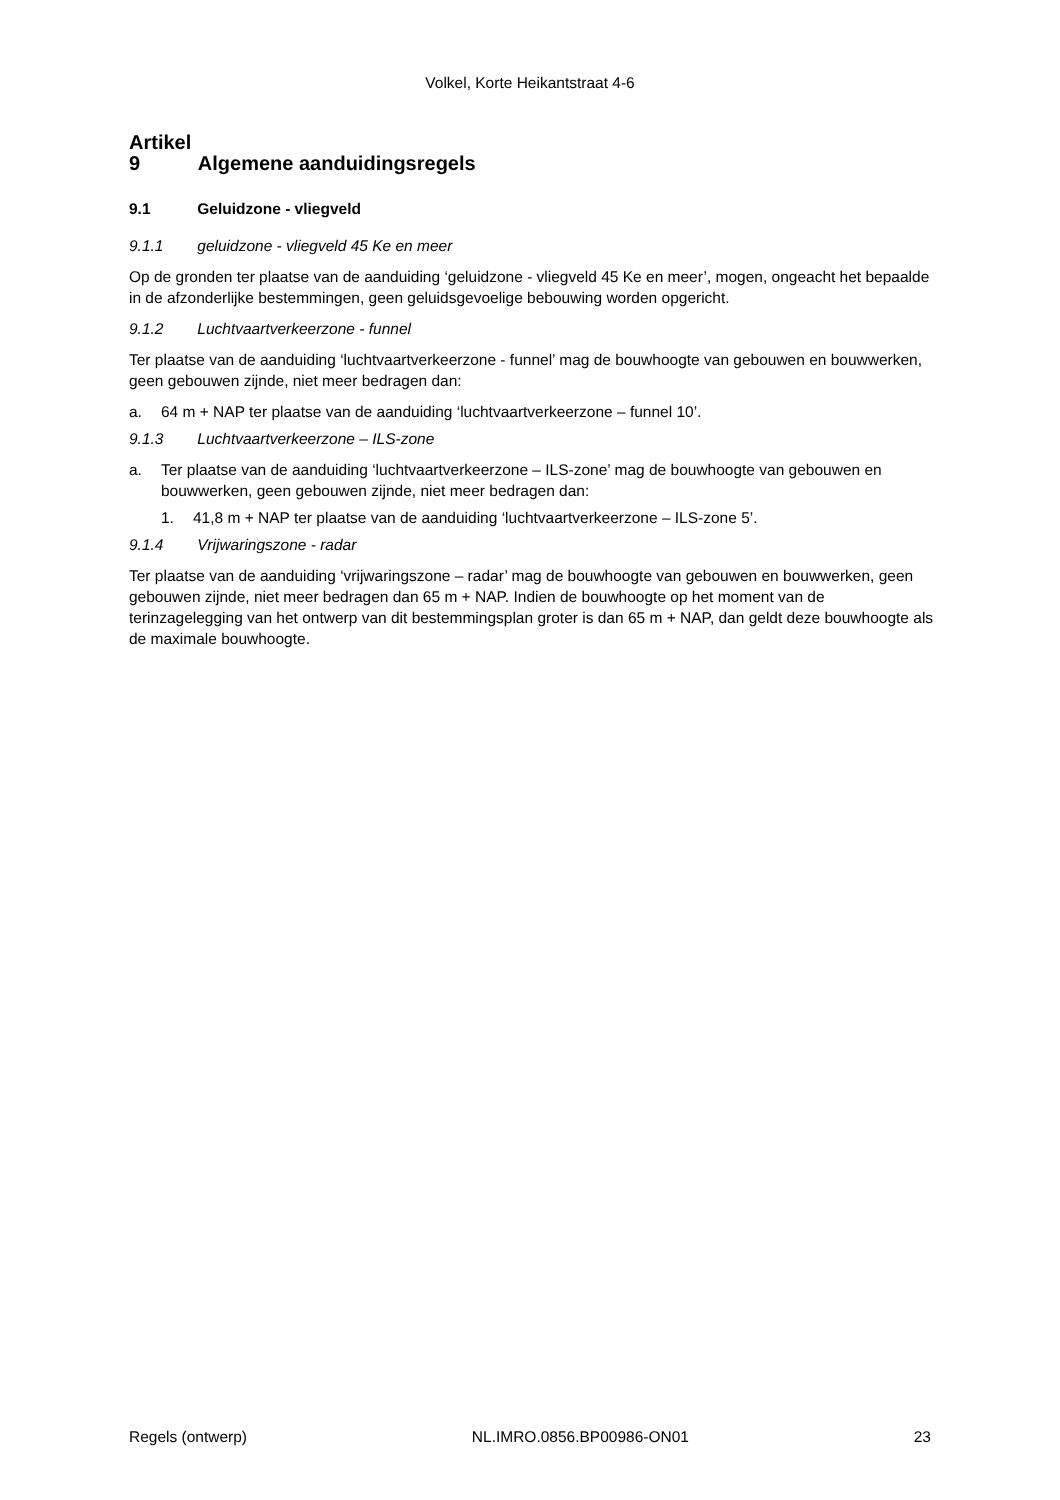Volkel, Korte Heikantstraat 4-6
Artikel 9 Algemene aanduidingsregels
9.1 Geluidzone - vliegveld
9.1.1 geluidzone - vliegveld 45 Ke en meer
Op de gronden ter plaatse van de aanduiding ‘geluidzone - vliegveld 45 Ke en meer’, mogen, ongeacht het bepaalde in de afzonderlijke bestemmingen, geen geluidsgevoelige bebouwing worden opgericht.
9.1.2 Luchtvaartverkeerzone - funnel
Ter plaatse van de aanduiding ‘luchtvaartverkeerzone - funnel’ mag de bouwhoogte van gebouwen en bouwwerken, geen gebouwen zijnde, niet meer bedragen dan:
a. 64 m + NAP ter plaatse van de aanduiding ‘luchtvaartverkeerzone – funnel 10’.
9.1.3 Luchtvaartverkeerzone – ILS-zone
a. Ter plaatse van de aanduiding ‘luchtvaartverkeerzone – ILS-zone’ mag de bouwhoogte van gebouwen en bouwwerken, geen gebouwen zijnde, niet meer bedragen dan:
1. 41,8 m + NAP ter plaatse van de aanduiding ‘luchtvaartverkeerzone – ILS-zone 5’.
9.1.4 Vrijwaringszone - radar
Ter plaatse van de aanduiding ‘vrijwaringszone – radar’ mag de bouwhoogte van gebouwen en bouwwerken, geen gebouwen zijnde, niet meer bedragen dan 65 m + NAP. Indien de bouwhoogte op het moment van de terinzagelegging van het ontwerp van dit bestemmingsplan groter is dan 65 m + NAP, dan geldt deze bouwhoogte als de maximale bouwhoogte.
Regels (ontwerp) NL.IMRO.0856.BP00986-ON01 23